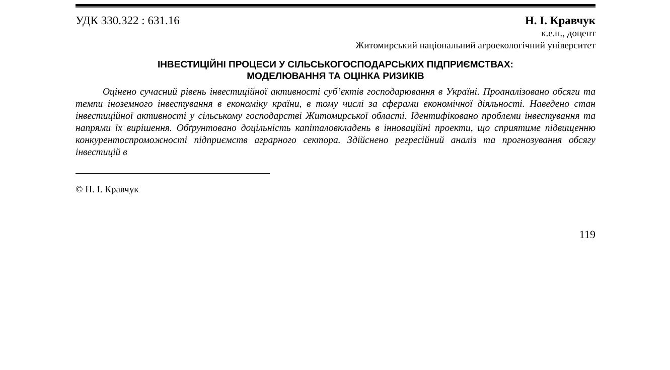УДК 330.322 : 631.16 Н. І. Кравчук
к.е.н., доцент
Житомирський національний агроекологічний університет
ІНВЕСТИЦІЙНІ ПРОЦЕСИ У СІЛЬСЬКОГОСПОДАРСЬКИХ ПІДПРИЄМСТВАХ:
МОДЕЛЮВАННЯ ТА ОЦІНКА РИЗИКІВ
Оцінено сучасний рівень інвестиційної активності суб’єктів господарювання в Україні. Проаналізовано обсяги та темпи іноземного інвестування в економіку країни, в тому числі за сферами економічної діяльності. Наведено стан інвестиційної активності у сільському господарстві Житомирської області. Ідентифіковано проблеми інвестування та напрями їх вирішення. Обґрунтовано доцільність капіталовкладень в інноваційні проекти, що сприятиме підвищенню конкурентоспроможності підприємств аграрного сектора. Здійснено регресійний аналіз та прогнозування обсягу інвестицій в
© Н. І. Кравчук
119